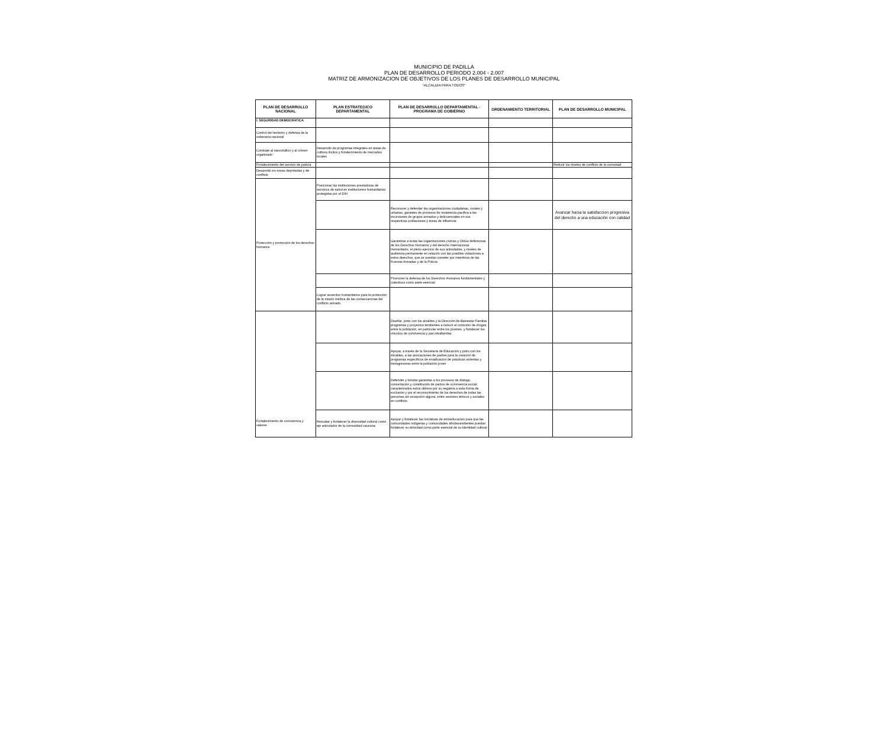MUNICIPIO DE PADILLA
PLAN DE DESARROLLO PERIODO 2.004 - 2.007
MATRIZ DE ARMONIZACION DE OBJETIVOS DE LOS PLANES DE DESARROLLO MUNICIPAL
"ALCALDIA PARA TODOS"
| PLAN DE DESARROLLO NACIONAL | PLAN ESTRATEGICO DEPARTAMENTAL | PLAN DE DESARROLLO DEPARTAMENTAL - PROGRAMA DE GOBIERNO | ORDENAMIENTO TERRITORIAL | PLAN DE DESARROLLO MUNICIPAL |
| --- | --- | --- | --- | --- |
| I. SEGURIDAD DEMOCRATICA | | | | |
| Control del territorio y defensa de la soberanía nacional | | | | |
| Combate al narcotráfico y al crimen organizado | Desarrollo de programas integrales en áreas de cultivos ilícitos y fortalecimiento de mercados locales | | | |
| Fortalecimiento del servicio de justicia | | | | Reducir los niveles de conflicto de la comuniad |
| Desarrollo en zonas deprimidas y de conflicto | | | | |
| Protección y promoción de los derechos humanos | Posicionar las instituciones prestadoras de servicios de salud en instituciones humanitarias protegidas por el DIH | | | |
| | | Reconocer y defender las organizaciones ciudadanas, rurales y urbanas, garantes de procesos de resistencia pacífica a las incursiones de grupos armados y delicuenciales en sus respectivas poblaciones y áreas de influencia | | Avanzar hacia la satisfaccion progresiva del derecho a una educación con calidad |
| | | Garantizar a todas las organizaciones cívicas y ONGs defensoras de los Derechos Humanos y del derecho Internacional Humanitario, el pleno ejercicio de sus actividades, y niveles de audiencia permanente en relación con las posibles violaciones a estos derechos, que se puedan cometer por miembros de las Fuerzas Armadas y de la Policía | | |
| | | Promover la defensa de los Derechos Humanos fundamentales y colectivos como parte esencial | | |
| | Lograr acuerdos humanitarios para la protección de la misión médica de las consecuencias del conflicto armado. | | | |
| Fortalecimiento de convivencia y valores | | Diseñar, junto con los alcaldes y la Dirección de Bienestar Familiar, programas y proyectos tendientes a reducir el consumo de drogas entre la población, en particular entre los jóvenes, y fortalecer los vínculos de convivencia y paz intrafamiliar | | |
| | | Apoyar, a través de la Secretaría de Educación y junto con los Alcaldes, a las asociaciones de padres para la creación de programas específicos de erradicación de prácticas violentas y transgresoras entre la población joven | | |
| | | Defender y brindar garantías a los procesos de diálogo, concertación y constitución de pactos de convivencia social, caracterizados estos últimos por su negativa a toda forma de exclusión y por el reconocimiento de los derechos de todas las personas sin excepción alguna, entre sectores étnicos y sociales en conflicto. | | |
| | Rescatar y fortalecer la diversidad cultural como eje articulador de la comunidad caucana | Apoyar y fortalecer las iniciativas de etnoeducación para que las comunidades indígenas y comunidades afrodecendientes puedan fortalecer su etnicidad como parte esencial de su identidad cultural | | |